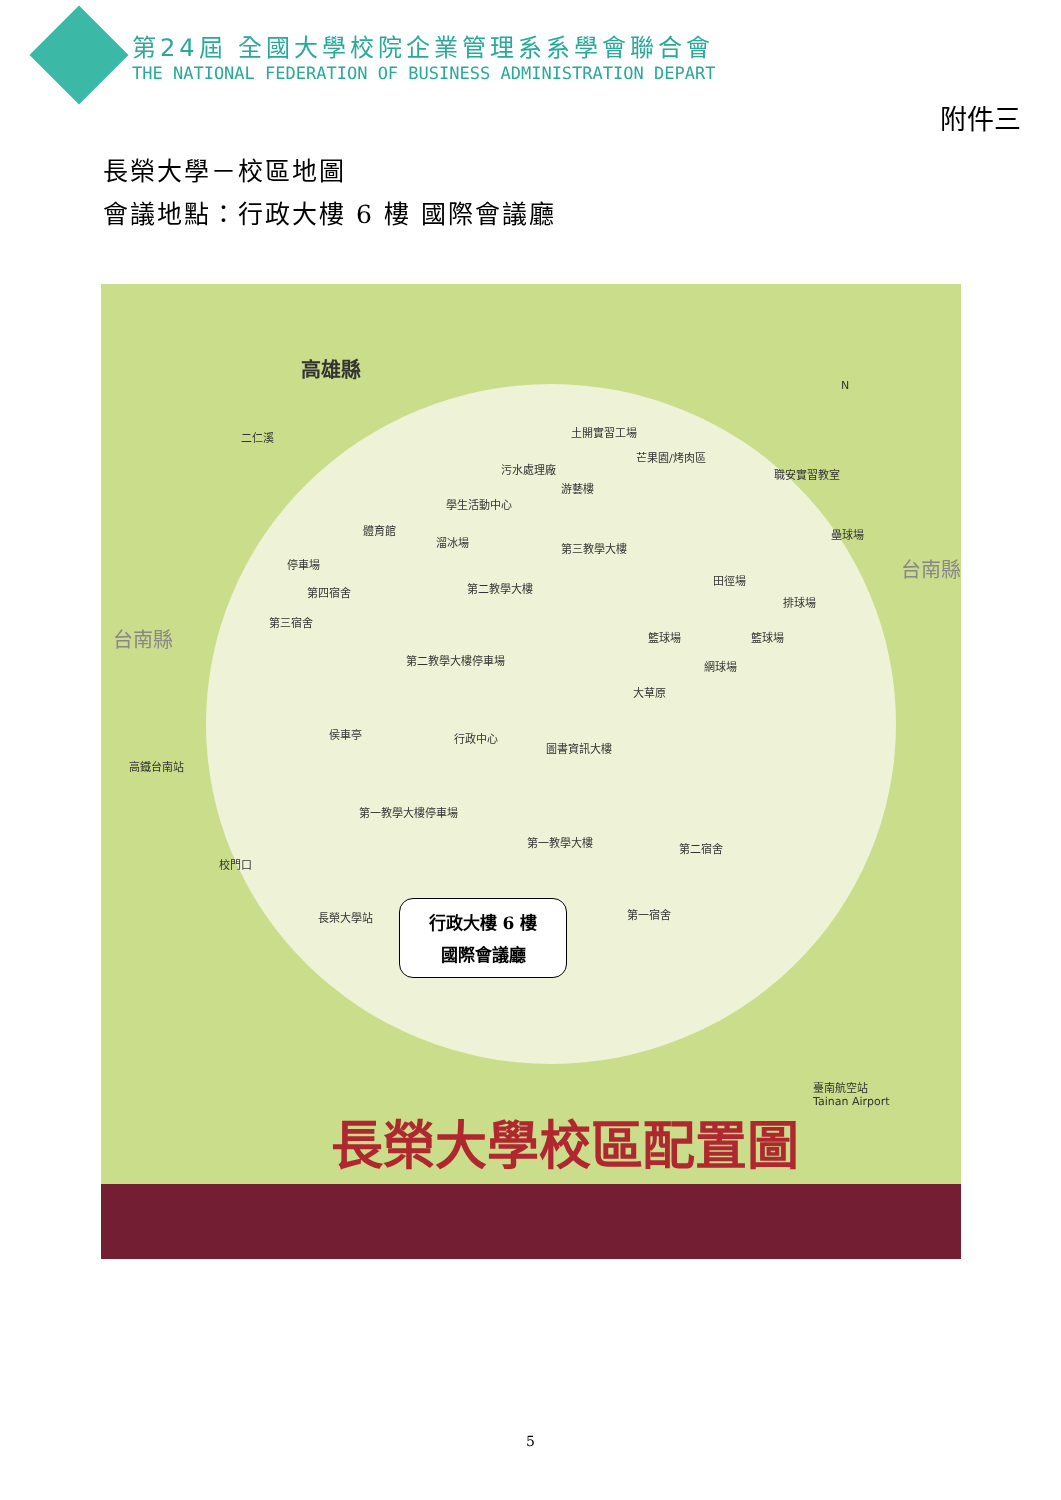第24屆 全國大學校院企業管理系系學會聯合會
THE NATIONAL FEDERATION OF BUSINESS ADMINISTRATION DEPART
附件三
長榮大學－校區地圖
會議地點：行政大樓 6 樓 國際會議廳
高雄縣
二仁溪 土開實習工場
芒果園/烤肉區
污水處理廠 職安實習教室
游藝樓
學生活動中心
體育館
溜冰場
壘球場
第三教學大樓
停車場
田徑場
第二教學大樓
第四宿舍
排球場
台南縣
第三宿舍
籃球場 籃球場
台南縣
第二教學大樓停車場 網球場
大草原
侯車亭 行政中心
圖書資訊大樓
高鐵台南站
第一教學大樓停車場
第一教學大樓 第二宿舍
校門口
長榮大學站 第一宿舍
N
臺南航空站
Tainan Airport
行政大樓 6 樓
國際會議廳
長榮大學校區配置圖
5